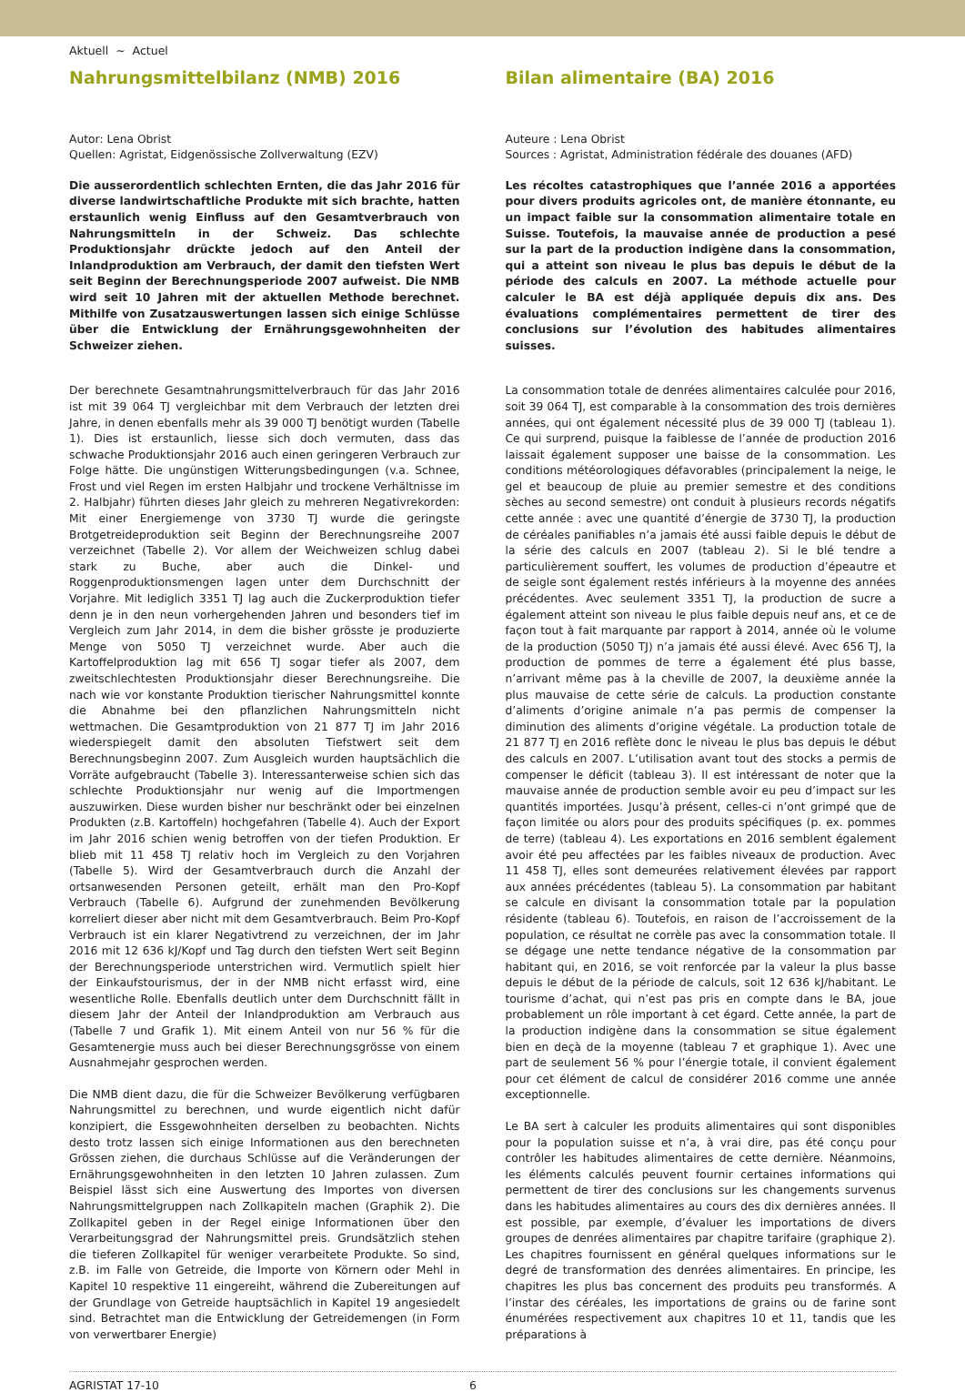Aktuell ~ Actuel
Nahrungsmittelbilanz (NMB) 2016
Autor: Lena Obrist
Quellen: Agristat, Eidgenössische Zollverwaltung (EZV)
Die ausserordentlich schlechten Ernten, die das Jahr 2016 für diverse landwirtschaftliche Produkte mit sich brachte, hatten erstaunlich wenig Einfluss auf den Gesamtverbrauch von Nahrungsmitteln in der Schweiz. Das schlechte Produktionsjahr drückte jedoch auf den Anteil der Inlandproduktion am Verbrauch, der damit den tiefsten Wert seit Beginn der Berechnungsperiode 2007 aufweist. Die NMB wird seit 10 Jahren mit der aktuellen Methode berechnet. Mithilfe von Zusatzauswertungen lassen sich einige Schlüsse über die Entwicklung der Ernährungsgewohnheiten der Schweizer ziehen.
Der berechnete Gesamtnahrungsmittelverbrauch für das Jahr 2016 ist mit 39 064 TJ vergleichbar mit dem Verbrauch der letzten drei Jahre, in denen ebenfalls mehr als 39 000 TJ benötigt wurden (Tabelle 1). Dies ist erstaunlich, liesse sich doch vermuten, dass das schwache Produktionsjahr 2016 auch einen geringeren Verbrauch zur Folge hätte. Die ungünstigen Witterungsbedingungen (v.a. Schnee, Frost und viel Regen im ersten Halbjahr und trockene Verhältnisse im 2. Halbjahr) führten dieses Jahr gleich zu mehreren Negativrekorden: Mit einer Energiemenge von 3730 TJ wurde die geringste Brotgetreideproduktion seit Beginn der Berechnungsreihe 2007 verzeichnet (Tabelle 2). Vor allem der Weichweizen schlug dabei stark zu Buche, aber auch die Dinkel- und Roggenproduktionsmengen lagen unter dem Durchschnitt der Vorjahre. Mit lediglich 3351 TJ lag auch die Zuckerproduktion tiefer denn je in den neun vorhergehenden Jahren und besonders tief im Vergleich zum Jahr 2014, in dem die bisher grösste je produzierte Menge von 5050 TJ verzeichnet wurde. Aber auch die Kartoffelproduktion lag mit 656 TJ sogar tiefer als 2007, dem zweitschlechtesten Produktionsjahr dieser Berechnungsreihe. Die nach wie vor konstante Produktion tierischer Nahrungsmittel konnte die Abnahme bei den pflanzlichen Nahrungsmitteln nicht wettmachen. Die Gesamtproduktion von 21 877 TJ im Jahr 2016 wiederspiegelt damit den absoluten Tiefstwert seit dem Berechnungsbeginn 2007. Zum Ausgleich wurden hauptsächlich die Vorräte aufgebraucht (Tabelle 3). Interessanterweise schien sich das schlechte Produktionsjahr nur wenig auf die Importmengen auszuwirken. Diese wurden bisher nur beschränkt oder bei einzelnen Produkten (z.B. Kartoffeln) hochgefahren (Tabelle 4). Auch der Export im Jahr 2016 schien wenig betroffen von der tiefen Produktion. Er blieb mit 11 458 TJ relativ hoch im Vergleich zu den Vorjahren (Tabelle 5). Wird der Gesamtverbrauch durch die Anzahl der ortsanwesenden Personen geteilt, erhält man den Pro-Kopf Verbrauch (Tabelle 6). Aufgrund der zunehmenden Bevölkerung korreliert dieser aber nicht mit dem Gesamtverbrauch. Beim Pro-Kopf Verbrauch ist ein klarer Negativtrend zu verzeichnen, der im Jahr 2016 mit 12 636 kJ/Kopf und Tag durch den tiefsten Wert seit Beginn der Berechnungsperiode unterstrichen wird. Vermutlich spielt hier der Einkaufstourismus, der in der NMB nicht erfasst wird, eine wesentliche Rolle. Ebenfalls deutlich unter dem Durchschnitt fällt in diesem Jahr der Anteil der Inlandproduktion am Verbrauch aus (Tabelle 7 und Grafik 1). Mit einem Anteil von nur 56 % für die Gesamtenergie muss auch bei dieser Berechnungsgrösse von einem Ausnahmejahr gesprochen werden.
Die NMB dient dazu, die für die Schweizer Bevölkerung verfügbaren Nahrungsmittel zu berechnen, und wurde eigentlich nicht dafür konzipiert, die Essgewohnheiten derselben zu beobachten. Nichts desto trotz lassen sich einige Informationen aus den berechneten Grössen ziehen, die durchaus Schlüsse auf die Veränderungen der Ernährungsgewohnheiten in den letzten 10 Jahren zulassen. Zum Beispiel lässt sich eine Auswertung des Importes von diversen Nahrungsmittelgruppen nach Zollkapiteln machen (Graphik 2). Die Zollkapitel geben in der Regel einige Informationen über den Verarbeitungsgrad der Nahrungsmittel preis. Grundsätzlich stehen die tieferen Zollkapitel für weniger verarbeitete Produkte. So sind, z.B. im Falle von Getreide, die Importe von Körnern oder Mehl in Kapitel 10 respektive 11 eingereiht, während die Zubereitungen auf der Grundlage von Getreide hauptsächlich in Kapitel 19 angesiedelt sind. Betrachtet man die Entwicklung der Getreidemengen (in Form von verwertbarer Energie)
Bilan alimentaire (BA) 2016
Auteure : Lena Obrist
Sources : Agristat, Administration fédérale des douanes (AFD)
Les récoltes catastrophiques que l’année 2016 a apportées pour divers produits agricoles ont, de manière étonnante, eu un impact faible sur la consommation alimentaire totale en Suisse. Toutefois, la mauvaise année de production a pesé sur la part de la production indigène dans la consommation, qui a atteint son niveau le plus bas depuis le début de la période des calculs en 2007. La méthode actuelle pour calculer le BA est déjà appliquée depuis dix ans. Des évaluations complémentaires permettent de tirer des conclusions sur l’évolution des habitudes alimentaires suisses.
La consommation totale de denrées alimentaires calculée pour 2016, soit 39 064 TJ, est comparable à la consommation des trois dernières années, qui ont également nécessité plus de 39 000 TJ (tableau 1). Ce qui surprend, puisque la faiblesse de l’année de production 2016 laissait également supposer une baisse de la consommation. Les conditions météorologiques défavorables (principalement la neige, le gel et beaucoup de pluie au premier semestre et des conditions sèches au second semestre) ont conduit à plusieurs records négatifs cette année : avec une quantité d’énergie de 3730 TJ, la production de céréales panifiables n’a jamais été aussi faible depuis le début de la série des calculs en 2007 (tableau 2). Si le blé tendre a particulièrement souffert, les volumes de production d’épeautre et de seigle sont également restés inférieurs à la moyenne des années précédentes. Avec seulement 3351 TJ, la production de sucre a également atteint son niveau le plus faible depuis neuf ans, et ce de façon tout à fait marquante par rapport à 2014, année où le volume de la production (5050 TJ) n’a jamais été aussi élevé. Avec 656 TJ, la production de pommes de terre a également été plus basse, n’arrivant même pas à la cheville de 2007, la deuxième année la plus mauvaise de cette série de calculs. La production constante d’aliments d’origine animale n’a pas permis de compenser la diminution des aliments d’origine végétale. La production totale de 21 877 TJ en 2016 reflète donc le niveau le plus bas depuis le début des calculs en 2007. L’utilisation avant tout des stocks a permis de compenser le déficit (tableau 3). Il est intéressant de noter que la mauvaise année de production semble avoir eu peu d’impact sur les quantités importées. Jusqu’à présent, celles-ci n’ont grimpé que de façon limitée ou alors pour des produits spécifiques (p. ex. pommes de terre) (tableau 4). Les exportations en 2016 semblent également avoir été peu affectées par les faibles niveaux de production. Avec 11 458 TJ, elles sont demeurées relativement élevées par rapport aux années précédentes (tableau 5). La consommation par habitant se calcule en divisant la consommation totale par la population résidente (tableau 6). Toutefois, en raison de l’accroissement de la population, ce résultat ne corrèle pas avec la consommation totale. Il se dégage une nette tendance négative de la consommation par habitant qui, en 2016, se voit renforcée par la valeur la plus basse depuis le début de la période de calculs, soit 12 636 kJ/habitant. Le tourisme d’achat, qui n’est pas pris en compte dans le BA, joue probablement un rôle important à cet égard. Cette année, la part de la production indigène dans la consommation se situe également bien en deçà de la moyenne (tableau 7 et graphique 1). Avec une part de seulement 56 % pour l’énergie totale, il convient également pour cet élément de calcul de considérer 2016 comme une année exceptionnelle.
Le BA sert à calculer les produits alimentaires qui sont disponibles pour la population suisse et n’a, à vrai dire, pas été conçu pour contrôler les habitudes alimentaires de cette dernière. Néanmoins, les éléments calculés peuvent fournir certaines informations qui permettent de tirer des conclusions sur les changements survenus dans les habitudes alimentaires au cours des dix dernières années. Il est possible, par exemple, d’évaluer les importations de divers groupes de denrées alimentaires par chapitre tarifaire (graphique 2). Les chapitres fournissent en général quelques informations sur le degré de transformation des denrées alimentaires. En principe, les chapitres les plus bas concernent des produits peu transformés. A l’instar des céréales, les importations de grains ou de farine sont énumérées respectivement aux chapitres 10 et 11, tandis que les préparations à
AGRISTAT 17-10 6